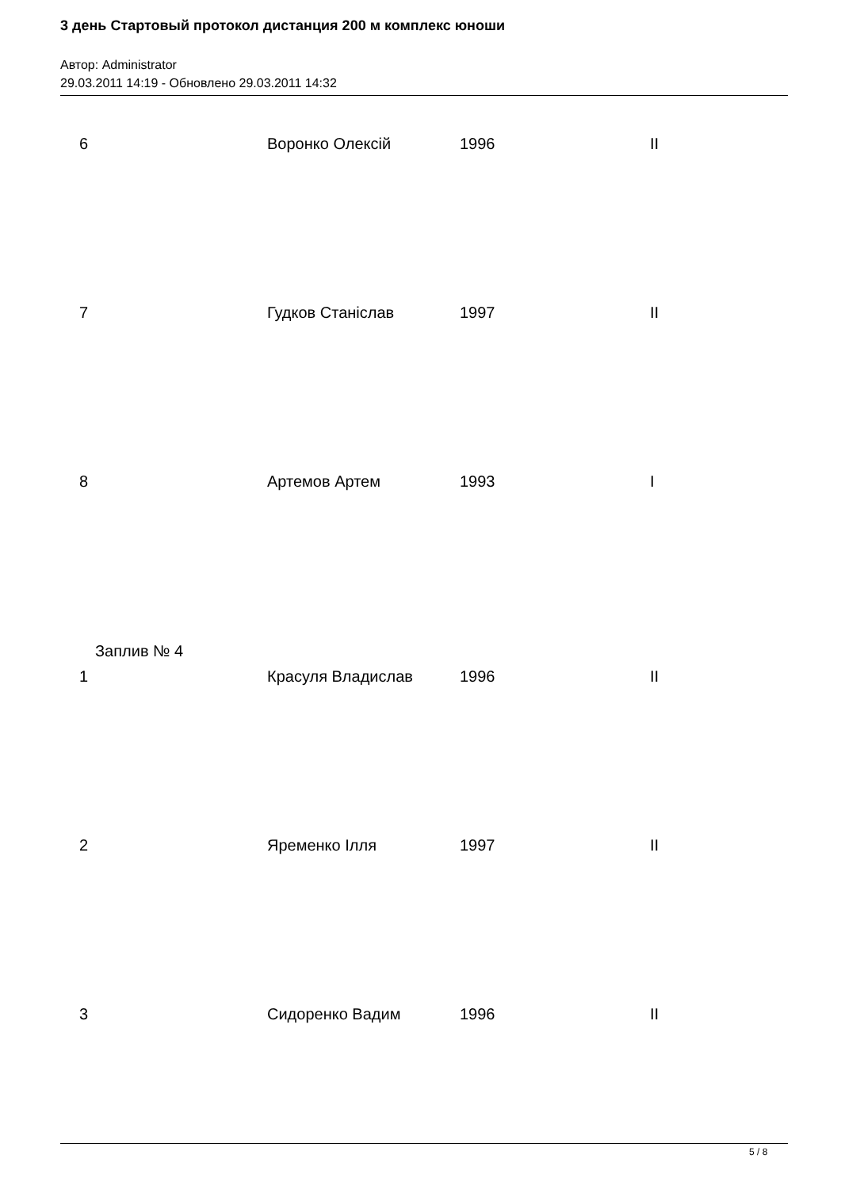3 день Стартовый протокол дистанция 200 м комплекс юноши
Автор: Administrator
29.03.2011 14:19 - Обновлено 29.03.2011 14:32
| 6 | Воронко Олексій | 1996 | II |
| 7 | Гудков Станіслав | 1997 | II |
| 8 | Артемов Артем | 1993 | I |
Заплив № 4
| 1 | Красуля Владислав | 1996 | II |
| 2 | Яременко Ілля | 1997 | II |
| 3 | Сидоренко Вадим | 1996 | II |
5 / 8